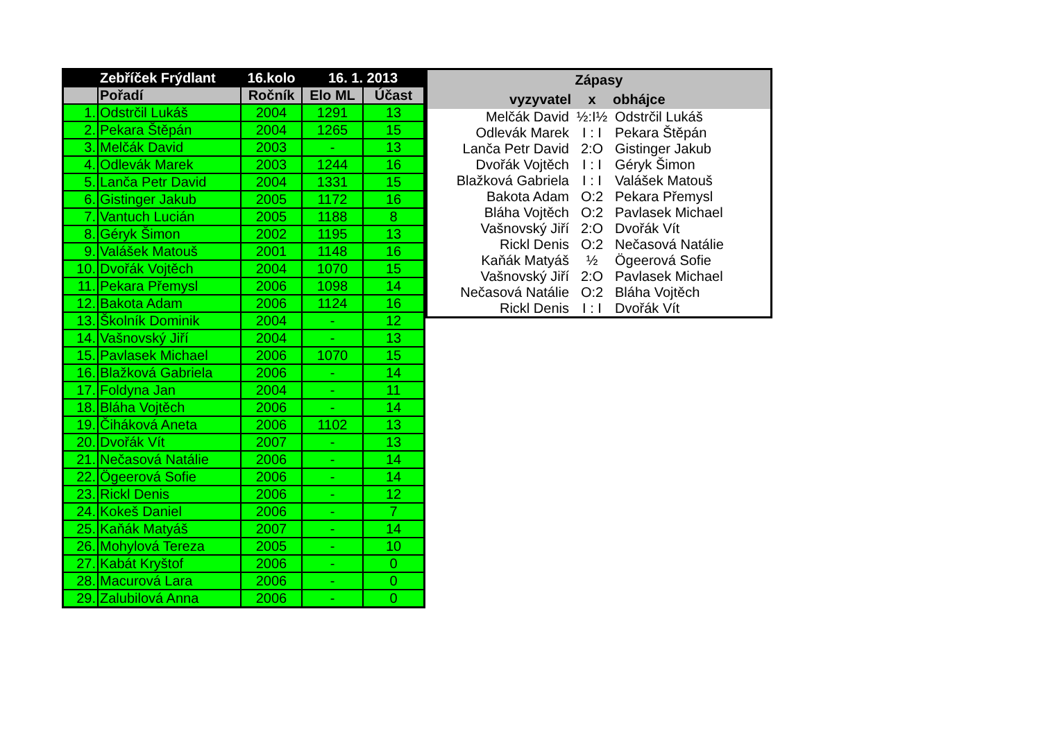| | Zebříček Frýdlant | 16.kolo | 16. 1. 2013 | |
| --- | --- | --- | --- | --- |
| | Pořadí | Ročník | Elo ML | Účast |
| 1. | Odstrčil Lukáš | 2004 | 1291 | 13 |
| 2. | Pekara Štěpán | 2004 | 1265 | 15 |
| 3. | Melčák David | 2003 | - | 13 |
| 4. | Odlevák Marek | 2003 | 1244 | 16 |
| 5. | Lanča Petr David | 2004 | 1331 | 15 |
| 6. | Gistinger Jakub | 2005 | 1172 | 16 |
| 7. | Vantuch Lucián | 2005 | 1188 | 8 |
| 8. | Géryk Šimon | 2002 | 1195 | 13 |
| 9. | Valášek Matouš | 2001 | 1148 | 16 |
| 10. | Dvořák Vojtěch | 2004 | 1070 | 15 |
| 11. | Pekara Přemysl | 2006 | 1098 | 14 |
| 12. | Bakota Adam | 2006 | 1124 | 16 |
| 13. | Školník Dominik | 2004 | - | 12 |
| 14. | Vašnovský Jiří | 2004 | - | 13 |
| 15. | Pavlasek Michael | 2006 | 1070 | 15 |
| 16. | Blažková Gabriela | 2006 | - | 14 |
| 17. | Foldyna Jan | 2004 | - | 11 |
| 18. | Bláha Vojtěch | 2006 | - | 14 |
| 19. | Čiháková Aneta | 2006 | 1102 | 13 |
| 20. | Dvořák Vít | 2007 | - | 13 |
| 21. | Nečasová Natálie | 2006 | - | 14 |
| 22. | Ögeerová Sofie | 2006 | - | 14 |
| 23. | Rickl Denis | 2006 | - | 12 |
| 24. | Kokeš Daniel | 2006 | - | 7 |
| 25. | Kaňák Matyáš | 2007 | - | 14 |
| 26. | Mohylová Tereza | 2005 | - | 10 |
| 27. | Kabát Kryštof | 2006 | - | 0 |
| 28. | Macurová Lara | 2006 | - | 0 |
| 29. | Zalubilová Anna | 2006 | - | 0 |
| Zápasy | | |
| --- | --- | --- |
| vyzyvatel | x | obhájce |
| Melčák David | ½:I½ | Odstrčil Lukáš |
| Odlevák Marek | I : I | Pekara Štěpán |
| Lanča Petr David | 2:O | Gistinger Jakub |
| Dvořák Vojtěch | I : I | Géryk Šimon |
| Blažková Gabriela | I : I | Valášek Matouš |
| Bakota Adam | O:2 | Pekara Přemysl |
| Bláha Vojtěch | O:2 | Pavlasek Michael |
| Vašnovský Jiří | 2:O | Dvořák Vít |
| Rickl Denis | O:2 | Nečasová Natálie |
| Kaňák Matyáš | ½ | Ögeerová Sofie |
| Vašnovský Jiří | 2:O | Pavlasek Michael |
| Nečasová Natálie | O:2 | Bláha Vojtěch |
| Rickl Denis | I : I | Dvořák Vít |